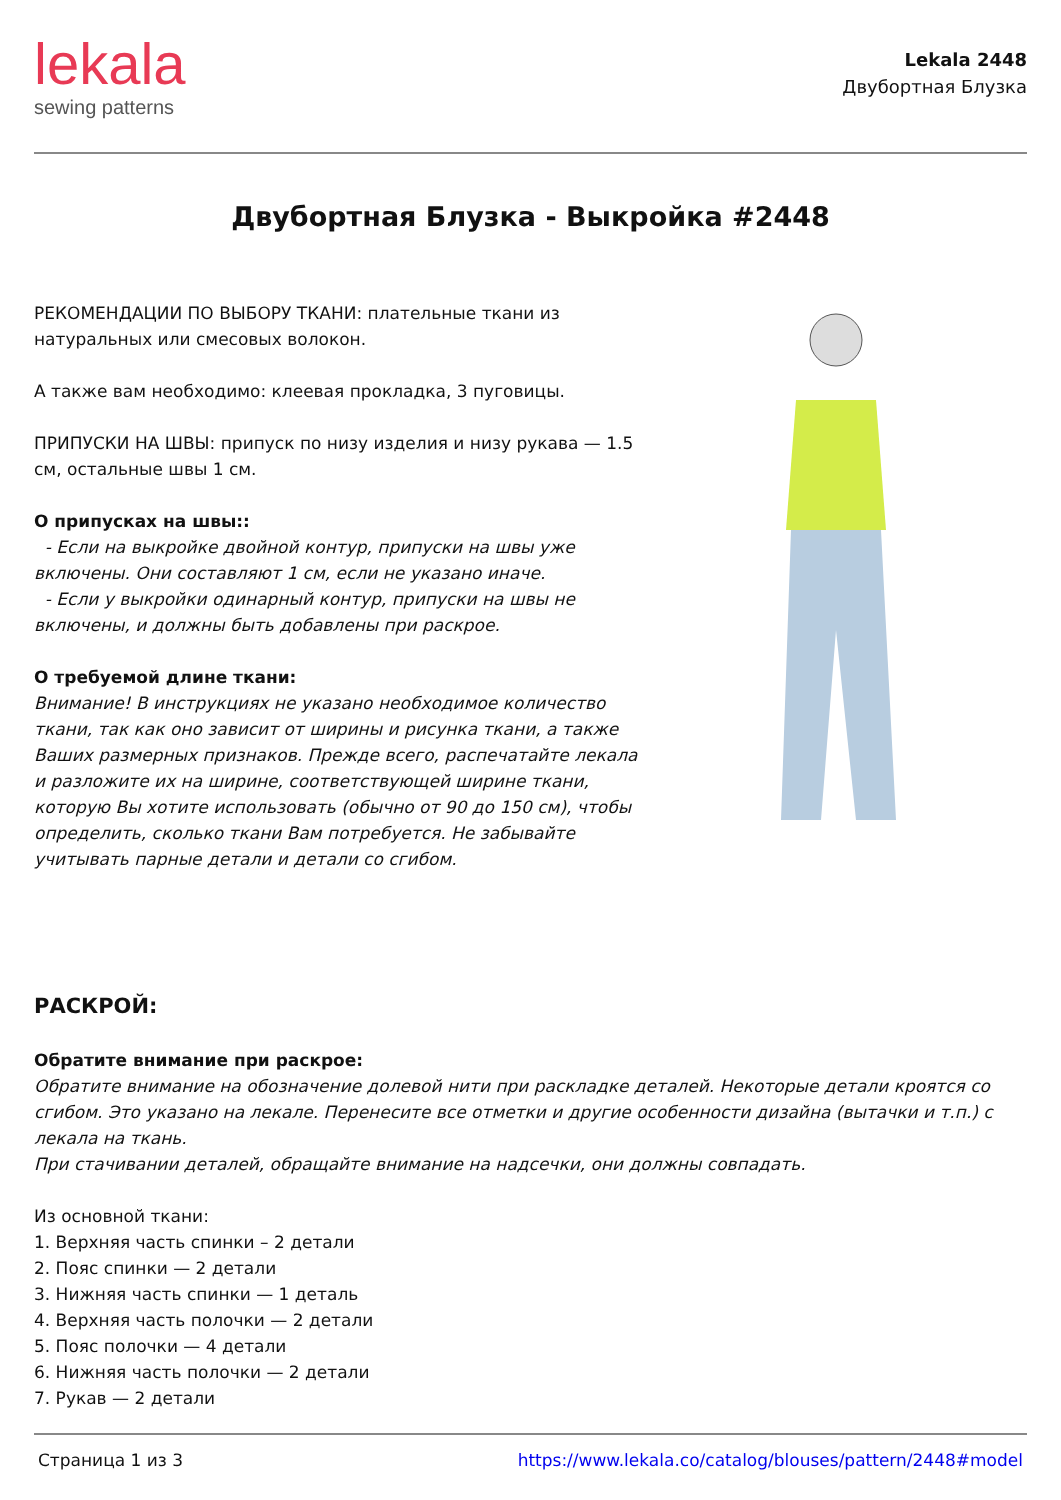lekala
sewing patterns
Lekala 2448
Двубортная Блузка
Двубортная Блузка - Выкройка #2448
РЕКОМЕНДАЦИИ ПО ВЫБОРУ ТКАНИ: плательные ткани из натуральных или смесовых волокон.
А также вам необходимо: клеевая прокладка, 3 пуговицы.
ПРИПУСКИ НА ШВЫ: припуск по низу изделия и низу рукава — 1.5 см, остальные швы 1 см.
О припусках на швы::
- Если на выкройке двойной контур, припуски на швы уже включены. Они составляют 1 см, если не указано иначе.
- Если у выкройки одинарный контур, припуски на швы не включены, и должны быть добавлены при раскрое.
О требуемой длине ткани:
Внимание! В инструкциях не указано необходимое количество ткани, так как оно зависит от ширины и рисунка ткани, а также Ваших размерных признаков. Прежде всего, распечатайте лекала и разложите их на ширине, соответствующей ширине ткани, которую Вы хотите использовать (обычно от 90 до 150 см), чтобы определить, сколько ткани Вам потребуется. Не забывайте учитывать парные детали и детали со сгибом.
РАСКРОЙ:
Обратите внимание при раскрое:
Обратите внимание на обозначение долевой нити при раскладке деталей. Некоторые детали кроятся со сгибом. Это указано на лекале. Перенесите все отметки и другие особенности дизайна (вытачки и т.п.) с лекала на ткань.
При стачивании деталей, обращайте внимание на надсечки, они должны совпадать.
Из основной ткани:
1. Верхняя часть спинки – 2 детали
2. Пояс спинки — 2 детали
3. Нижняя часть спинки — 1 деталь
4. Верхняя часть полочки — 2 детали
5. Пояс полочки — 4 детали
6. Нижняя часть полочки — 2 детали
7. Рукав — 2 детали
Страница 1 из 3 https://www.lekala.co/catalog/blouses/pattern/2448#model